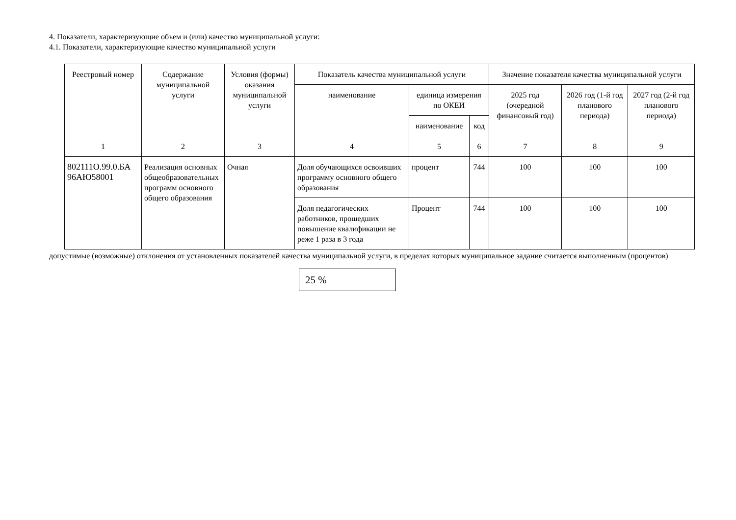4. Показатели, характеризующие объем и (или) качество муниципальной услуги:
4.1. Показатели, характеризующие качество муниципальной услуги
| Реестровый номер | Содержание муниципальной услуги | Условия (формы) оказания муниципальной услуги | Показатель качества муниципальной услуги | | | Значение показателя качества муниципальной услуги | | |
| --- | --- | --- | --- | --- | --- | --- | --- | --- |
| | | | наименование | единица измерения по ОКЕИ | | 2025 год (очередной финансовый год) | 2026 год (1-й год планового периода) | 2027 год (2-й год планового периода) |
| | | | | наименование | код | | | |
| 1 | 2 | 3 | 4 | 5 | 6 | 7 | 8 | 9 |
| 802111О.99.0.БА 96АЮ58001 | Реализация основных общеобразовательных программ основного общего образования | Очная | Доля обучающихся освоивших программу основного общего образования | процент | 744 | 100 | 100 | 100 |
| | | | Доля педагогических работников, прошедших повышение квалификации не реже 1 раза в 3 года | Процент | 744 | 100 | 100 | 100 |
допустимые (возможные) отклонения от установленных показателей качества муниципальной услуги, в пределах которых муниципальное задание считается выполненным (процентов)
25 %